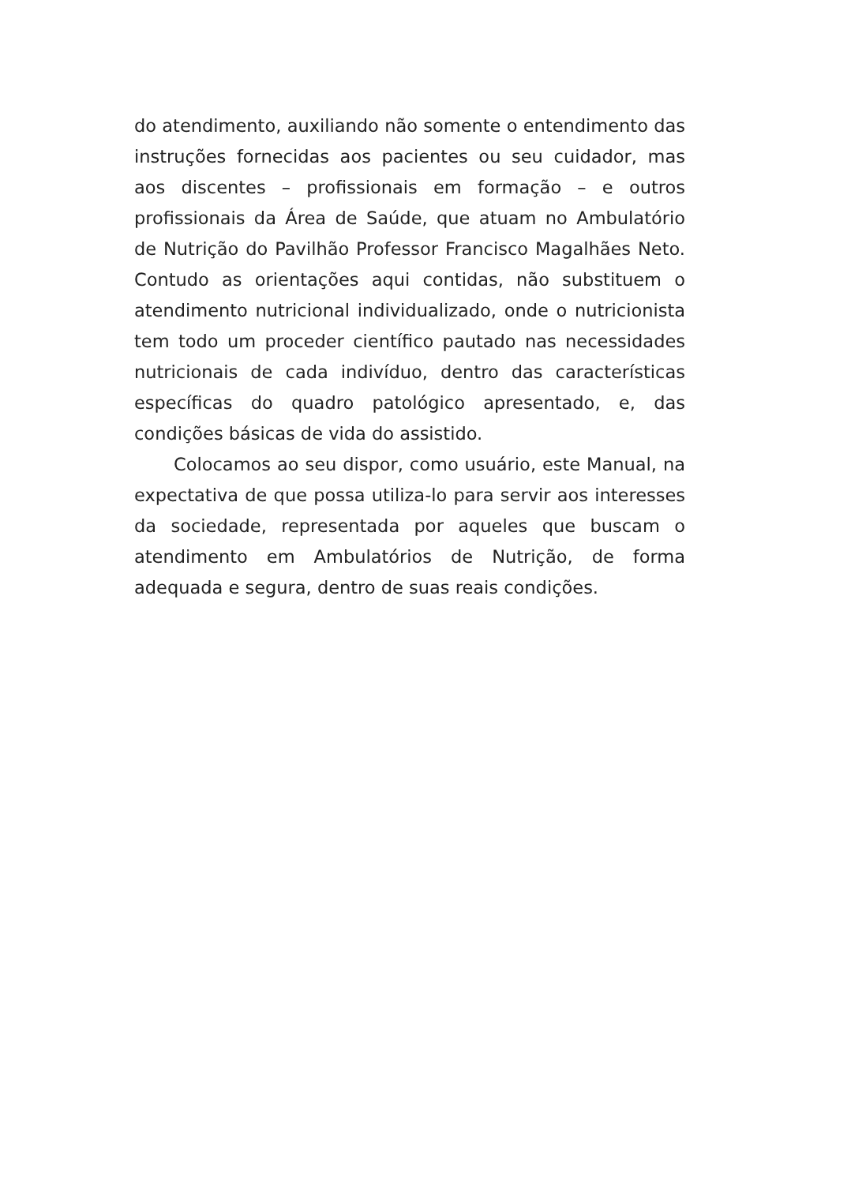do atendimento, auxiliando não somente o entendimento das instruções fornecidas aos pacientes ou seu cuidador, mas aos discentes – profissionais em formação – e outros profissionais da Área de Saúde, que atuam no Ambulatório de Nutrição do Pavilhão Professor Francisco Magalhães Neto. Contudo as orientações aqui contidas, não substituem o atendimento nutricional individualizado, onde o nutricionista tem todo um proceder científico pautado nas necessidades nutricionais de cada indivíduo, dentro das características específicas do quadro patológico apresentado, e, das condições básicas de vida do assistido.
Colocamos ao seu dispor, como usuário, este Manual, na expectativa de que possa utiliza-lo para servir aos interesses da sociedade, representada por aqueles que buscam o atendimento em Ambulatórios de Nutrição, de forma adequada e segura, dentro de suas reais condições.